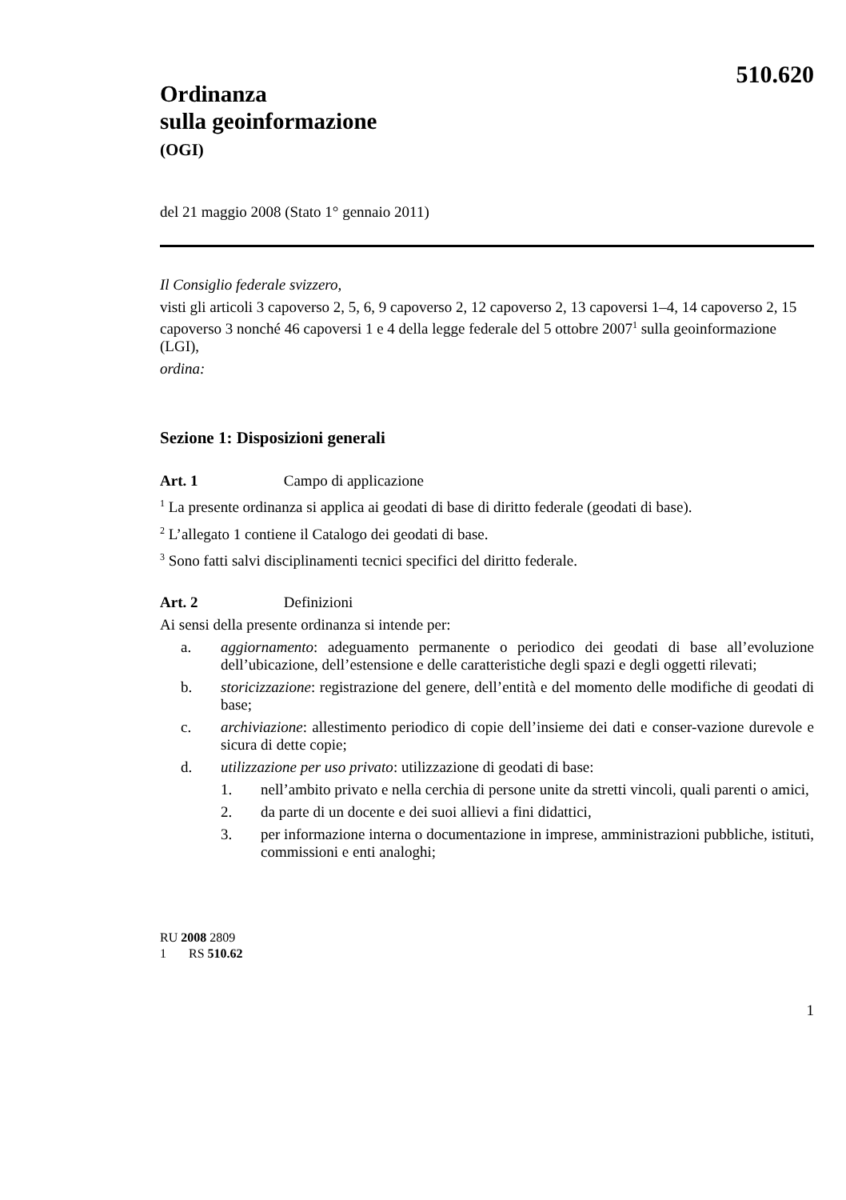510.620
Ordinanza
sulla geoinformazione
(OGI)
del 21 maggio 2008 (Stato 1° gennaio 2011)
Il Consiglio federale svizzero,
visti gli articoli 3 capoverso 2, 5, 6, 9 capoverso 2, 12 capoverso 2, 13 capoversi 1–4, 14 capoverso 2, 15 capoverso 3 nonché 46 capoversi 1 e 4 della legge federale del 5 ottobre 2007<sup>1</sup> sulla geoinformazione (LGI),
ordina:
Sezione 1: Disposizioni generali
Art. 1 Campo di applicazione
<sup>1</sup> La presente ordinanza si applica ai geodati di base di diritto federale (geodati di base).
<sup>2</sup> L’allegato 1 contiene il Catalogo dei geodati di base.
<sup>3</sup> Sono fatti salvi disciplinamenti tecnici specifici del diritto federale.
Art. 2 Definizioni
Ai sensi della presente ordinanza si intende per:
a. aggiornamento: adeguamento permanente o periodico dei geodati di base all’evoluzione dell’ubicazione, dell’estensione e delle caratteristiche degli spazi e degli oggetti rilevati;
b. storicizzazione: registrazione del genere, dell’entità e del momento delle modifiche di geodati di base;
c. archiviazione: allestimento periodico di copie dell’insieme dei dati e conser-vazione durevole e sicura di dette copie;
d. utilizzazione per uso privato: utilizzazione di geodati di base:
1. nell’ambito privato e nella cerchia di persone unite da stretti vincoli, quali parenti o amici,
2. da parte di un docente e dei suoi allievi a fini didattici,
3. per informazione interna o documentazione in imprese, amministrazioni pubbliche, istituti, commissioni e enti analoghi;
RU 2008 2809
1 RS 510.62
1